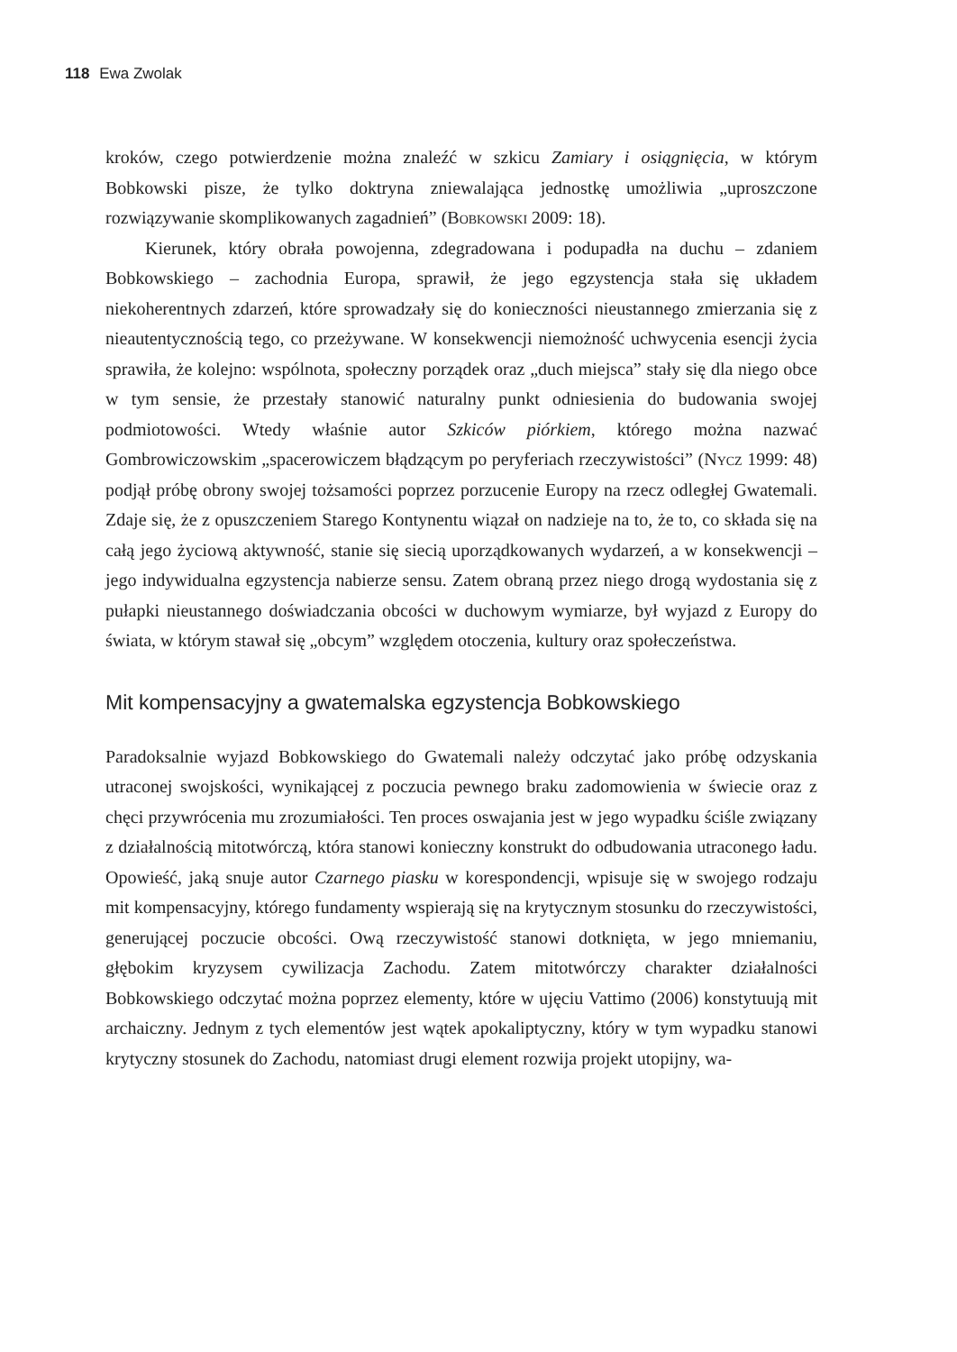118 Ewa Zwolak
kroków, czego potwierdzenie można znaleźć w szkicu Zamiary i osiągnięcia, w którym Bobkowski pisze, że tylko doktryna zniewalająca jednostkę umożliwia „uproszczone rozwiązywanie skomplikowanych zagadnień” (Bobkowski 2009: 18).
Kierunek, który obrała powojenna, zdegradowana i podupadła na duchu – zdaniem Bobkowskiego – zachodnia Europa, sprawił, że jego egzystencja stała się układem niekoherentnych zdarzeń, które sprowadzały się do konieczności nieustannego zmierzania się z nieautentycznością tego, co przeżywane. W konsekwencji niemożność uchwycenia esencji życia sprawiła, że kolejno: wspólnota, społeczny porządek oraz „duch miejsca” stały się dla niego obce w tym sensie, że przestały stanowić naturalny punkt odniesienia do budowania swojej podmiotowości. Wtedy właśnie autor Szkiców piórkiem, którego można nazwać Gombrowiczowskim „spacerowiczem błądzącym po peryferiach rzeczywistości” (Nycz 1999: 48) podjął próbę obrony swojej tożsamości poprzez porzucenie Europy na rzecz odległej Gwatemali. Zdaje się, że z opuszczeniem Starego Kontynentu wiązał on nadzieje na to, że to, co składa się na całą jego życiową aktywność, stanie się siecią uporządkowanych wydarzeń, a w konsekwencji – jego indywidualna egzystencja nabierze sensu. Zatem obraną przez niego drogą wydostania się z pułapki nieustannego doświadczania obcości w duchowym wymiarze, był wyjazd z Europy do świata, w którym stawał się „obcym” względem otoczenia, kultury oraz społeczeństwa.
Mit kompensacyjny a gwatemalska egzystencja Bobkowskiego
Paradoksalnie wyjazd Bobkowskiego do Gwatemali należy odczytać jako próbę odzyskania utraconej swojskości, wynikającej z poczucia pewnego braku zadomowienia w świecie oraz z chęci przywrócenia mu zrozumiałości. Ten proces oswajania jest w jego wypadku ściśle związany z działalnością mitotwórczą, która stanowi konieczny konstrukt do odbudowania utraconego ładu. Opowieść, jaką snuje autor Czarnego piasku w korespondencji, wpisuje się w swojego rodzaju mit kompensacyjny, którego fundamenty wspierają się na krytycznym stosunku do rzeczywistości, generującej poczucie obcości. Ową rzeczywistość stanowi dotknięta, w jego mniemaniu, głębokim kryzysem cywilizacja Zachodu. Zatem mitotwórczy charakter działalności Bobkowskiego odczytać można poprzez elementy, które w ujęciu Vattimo (2006) konstytuują mit archaiczny. Jednym z tych elementów jest wątek apokaliptyczny, który w tym wypadku stanowi krytyczny stosunek do Zachodu, natomiast drugi element rozwija projekt utopijny, wa-